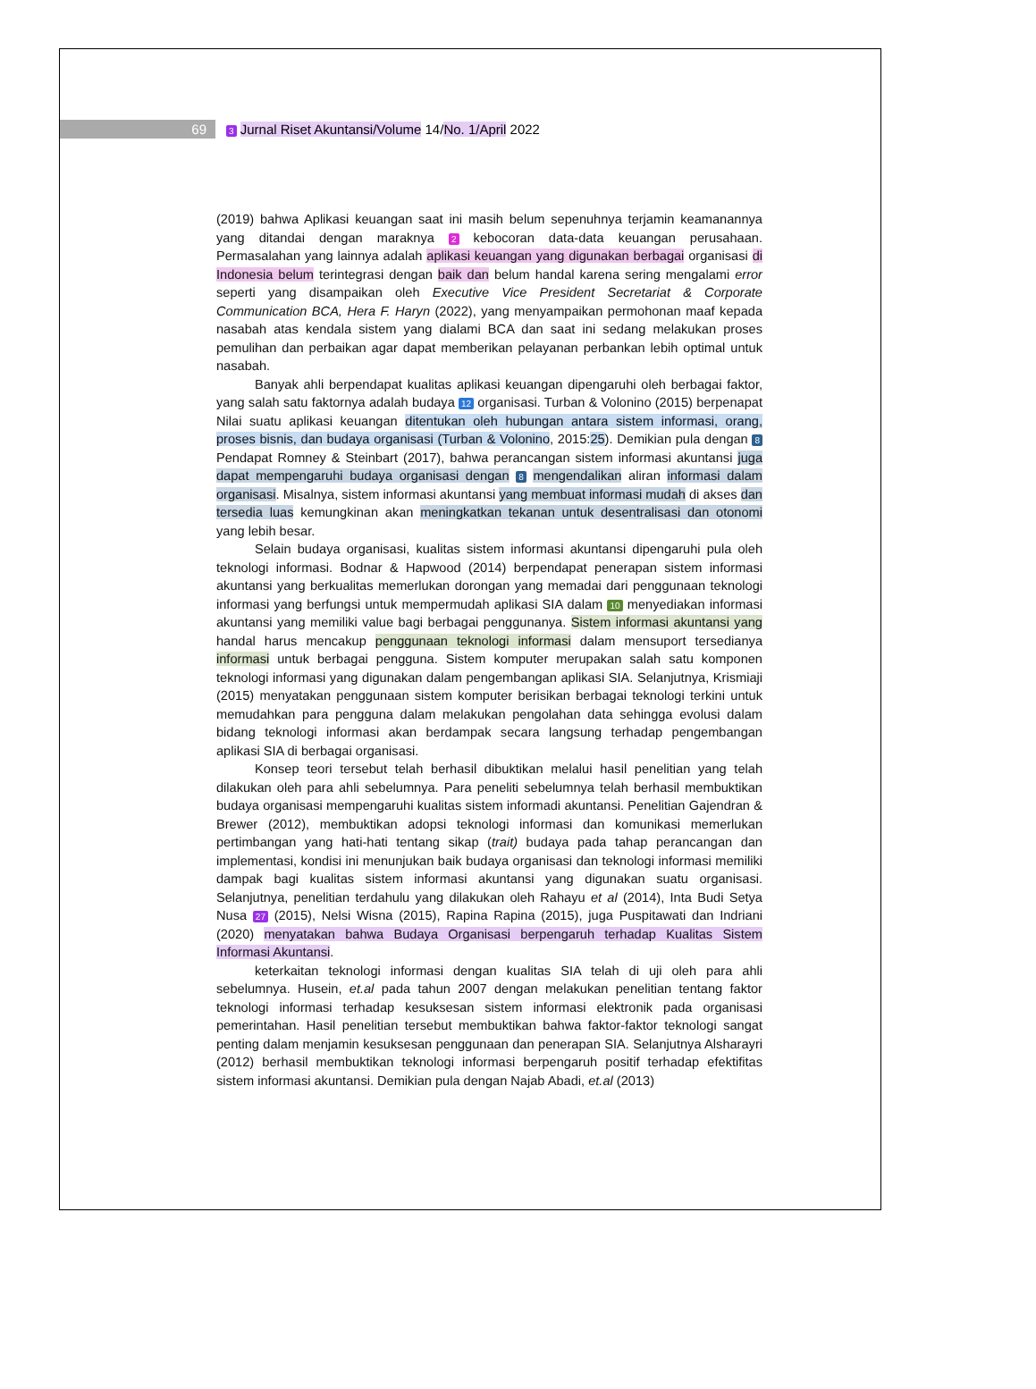69 3 Jurnal Riset Akuntansi/Volume 14/No. 1/April 2022
(2019) bahwa Aplikasi keuangan saat ini masih belum sepenuhnya terjamin keamanannya yang ditandai dengan maraknya 2 kebocoran data-data keuangan perusahaan. Permasalahan yang lainnya adalah aplikasi keuangan yang digunakan berbagai organisasi di Indonesia belum terintegrasi dengan baik dan belum handal karena sering mengalami error seperti yang disampaikan oleh Executive Vice President Secretariat & Corporate Communication BCA, Hera F. Haryn (2022), yang menyampaikan permohonan maaf kepada nasabah atas kendala sistem yang dialami BCA dan saat ini sedang melakukan proses pemulihan dan perbaikan agar dapat memberikan pelayanan perbankan lebih optimal untuk nasabah.
Banyak ahli berpendapat kualitas aplikasi keuangan dipengaruhi oleh berbagai faktor, yang salah satu faktornya adalah budaya 12 organisasi. Turban & Volonino (2015) berpenapat Nilai suatu aplikasi keuangan ditentukan oleh hubungan antara sistem informasi, orang, proses bisnis, dan budaya organisasi (Turban & Volonino, 2015:25). Demikian pula dengan 8 Pendapat Romney & Steinbart (2017), bahwa perancangan sistem informasi akuntansi juga dapat mempengaruhi budaya organisasi dengan 8 mengendalikan aliran informasi dalam organisasi. Misalnya, sistem informasi akuntansi yang membuat informasi mudah di akses dan tersedia luas kemungkinan akan meningkatkan tekanan untuk desentralisasi dan otonomi yang lebih besar.
Selain budaya organisasi, kualitas sistem informasi akuntansi dipengaruhi pula oleh teknologi informasi. Bodnar & Hapwood (2014) berpendapat penerapan sistem informasi akuntansi yang berkualitas memerlukan dorongan yang memadai dari penggunaan teknologi informasi yang berfungsi untuk mempermudah aplikasi SIA dalam 10 menyediakan informasi akuntansi yang memiliki value bagi berbagai penggunanya. Sistem informasi akuntansi yang handal harus mencakup penggunaan teknologi informasi dalam mensuport tersedianya informasi untuk berbagai pengguna. Sistem komputer merupakan salah satu komponen teknologi informasi yang digunakan dalam pengembangan aplikasi SIA. Selanjutnya, Krismiaji (2015) menyatakan penggunaan sistem komputer berisikan berbagai teknologi terkini untuk memudahkan para pengguna dalam melakukan pengolahan data sehingga evolusi dalam bidang teknologi informasi akan berdampak secara langsung terhadap pengembangan aplikasi SIA di berbagai organisasi.
Konsep teori tersebut telah berhasil dibuktikan melalui hasil penelitian yang telah dilakukan oleh para ahli sebelumnya. Para peneliti sebelumnya telah berhasil membuktikan budaya organisasi mempengaruhi kualitas sistem informadi akuntansi. Penelitian Gajendran & Brewer (2012), membuktikan adopsi teknologi informasi dan komunikasi memerlukan pertimbangan yang hati-hati tentang sikap (trait) budaya pada tahap perancangan dan implementasi, kondisi ini menunjukan baik budaya organisasi dan teknologi informasi memiliki dampak bagi kualitas sistem informasi akuntansi yang digunakan suatu organisasi. Selanjutnya, penelitian terdahulu yang dilakukan oleh Rahayu et al (2014), Inta Budi Setya Nusa 27 (2015), Nelsi Wisna (2015), Rapina Rapina (2015), juga Puspitawati dan Indriani (2020) menyatakan bahwa Budaya Organisasi berpengaruh terhadap Kualitas Sistem Informasi Akuntansi.
keterkaitan teknologi informasi dengan kualitas SIA telah di uji oleh para ahli sebelumnya. Husein, et.al pada tahun 2007 dengan melakukan penelitian tentang faktor teknologi informasi terhadap kesuksesan sistem informasi elektronik pada organisasi pemerintahan. Hasil penelitian tersebut membuktikan bahwa faktor-faktor teknologi sangat penting dalam menjamin kesuksesan penggunaan dan penerapan SIA. Selanjutnya Alsharayri (2012) berhasil membuktikan teknologi informasi berpengaruh positif terhadap efektifitas sistem informasi akuntansi. Demikian pula dengan Najab Abadi, et.al (2013)